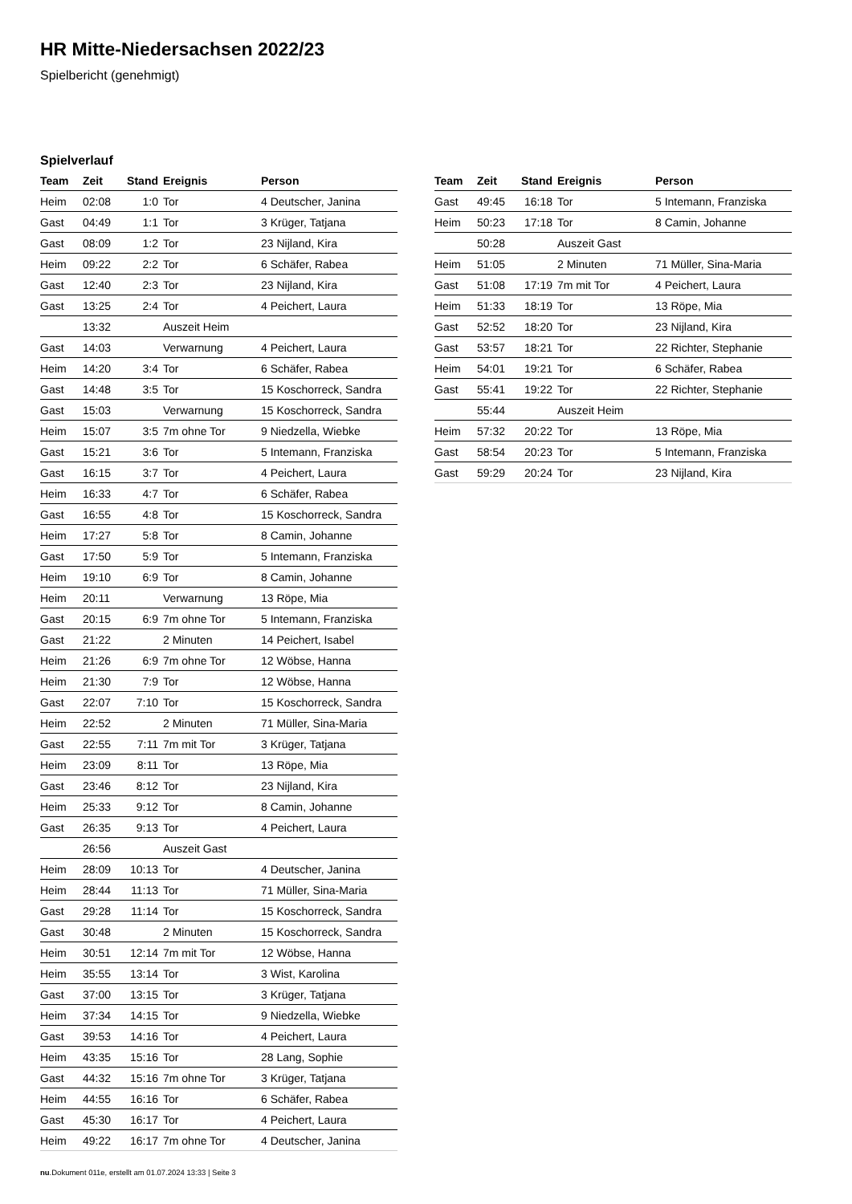HR Mitte-Niedersachsen 2022/23
Spielbericht (genehmigt)
Spielverlauf
| Team | Zeit | Stand | Ereignis | Person |
| --- | --- | --- | --- | --- |
| Heim | 02:08 | 1:0 | Tor | 4 Deutscher, Janina |
| Gast | 04:49 | 1:1 | Tor | 3 Krüger, Tatjana |
| Gast | 08:09 | 1:2 | Tor | 23 Nijland, Kira |
| Heim | 09:22 | 2:2 | Tor | 6 Schäfer, Rabea |
| Gast | 12:40 | 2:3 | Tor | 23 Nijland, Kira |
| Gast | 13:25 | 2:4 | Tor | 4 Peichert, Laura |
| | 13:32 | | Auszeit Heim | |
| Gast | 14:03 | | Verwarnung | 4 Peichert, Laura |
| Heim | 14:20 | 3:4 | Tor | 6 Schäfer, Rabea |
| Gast | 14:48 | 3:5 | Tor | 15 Koschorreck, Sandra |
| Gast | 15:03 | | Verwarnung | 15 Koschorreck, Sandra |
| Heim | 15:07 | 3:5 | 7m ohne Tor | 9 Niedzella, Wiebke |
| Gast | 15:21 | 3:6 | Tor | 5 Intemann, Franziska |
| Gast | 16:15 | 3:7 | Tor | 4 Peichert, Laura |
| Heim | 16:33 | 4:7 | Tor | 6 Schäfer, Rabea |
| Gast | 16:55 | 4:8 | Tor | 15 Koschorreck, Sandra |
| Heim | 17:27 | 5:8 | Tor | 8 Camin, Johanne |
| Gast | 17:50 | 5:9 | Tor | 5 Intemann, Franziska |
| Heim | 19:10 | 6:9 | Tor | 8 Camin, Johanne |
| Heim | 20:11 | | Verwarnung | 13 Röpe, Mia |
| Gast | 20:15 | 6:9 | 7m ohne Tor | 5 Intemann, Franziska |
| Gast | 21:22 | | 2 Minuten | 14 Peichert, Isabel |
| Heim | 21:26 | 6:9 | 7m ohne Tor | 12 Wöbse, Hanna |
| Heim | 21:30 | 7:9 | Tor | 12 Wöbse, Hanna |
| Gast | 22:07 | 7:10 | Tor | 15 Koschorreck, Sandra |
| Heim | 22:52 | | 2 Minuten | 71 Müller, Sina-Maria |
| Gast | 22:55 | 7:11 | 7m mit Tor | 3 Krüger, Tatjana |
| Heim | 23:09 | 8:11 | Tor | 13 Röpe, Mia |
| Gast | 23:46 | 8:12 | Tor | 23 Nijland, Kira |
| Heim | 25:33 | 9:12 | Tor | 8 Camin, Johanne |
| Gast | 26:35 | 9:13 | Tor | 4 Peichert, Laura |
| | 26:56 | | Auszeit Gast | |
| Heim | 28:09 | 10:13 | Tor | 4 Deutscher, Janina |
| Heim | 28:44 | 11:13 | Tor | 71 Müller, Sina-Maria |
| Gast | 29:28 | 11:14 | Tor | 15 Koschorreck, Sandra |
| Gast | 30:48 | | 2 Minuten | 15 Koschorreck, Sandra |
| Heim | 30:51 | 12:14 | 7m mit Tor | 12 Wöbse, Hanna |
| Heim | 35:55 | 13:14 | Tor | 3 Wist, Karolina |
| Gast | 37:00 | 13:15 | Tor | 3 Krüger, Tatjana |
| Heim | 37:34 | 14:15 | Tor | 9 Niedzella, Wiebke |
| Gast | 39:53 | 14:16 | Tor | 4 Peichert, Laura |
| Heim | 43:35 | 15:16 | Tor | 28 Lang, Sophie |
| Gast | 44:32 | 15:16 | 7m ohne Tor | 3 Krüger, Tatjana |
| Heim | 44:55 | 16:16 | Tor | 6 Schäfer, Rabea |
| Gast | 45:30 | 16:17 | Tor | 4 Peichert, Laura |
| Heim | 49:22 | 16:17 | 7m ohne Tor | 4 Deutscher, Janina |
| Team | Zeit | Stand | Ereignis | Person |
| --- | --- | --- | --- | --- |
| Gast | 49:45 | 16:18 | Tor | 5 Intemann, Franziska |
| Heim | 50:23 | 17:18 | Tor | 8 Camin, Johanne |
| | 50:28 | | Auszeit Gast | |
| Heim | 51:05 | | 2 Minuten | 71 Müller, Sina-Maria |
| Gast | 51:08 | 17:19 | 7m mit Tor | 4 Peichert, Laura |
| Heim | 51:33 | 18:19 | Tor | 13 Röpe, Mia |
| Gast | 52:52 | 18:20 | Tor | 23 Nijland, Kira |
| Gast | 53:57 | 18:21 | Tor | 22 Richter, Stephanie |
| Heim | 54:01 | 19:21 | Tor | 6 Schäfer, Rabea |
| Gast | 55:41 | 19:22 | Tor | 22 Richter, Stephanie |
| | 55:44 | | Auszeit Heim | |
| Heim | 57:32 | 20:22 | Tor | 13 Röpe, Mia |
| Gast | 58:54 | 20:23 | Tor | 5 Intemann, Franziska |
| Gast | 59:29 | 20:24 | Tor | 23 Nijland, Kira |
nu.Dokument 011e, erstellt am 01.07.2024 13:33 | Seite 3